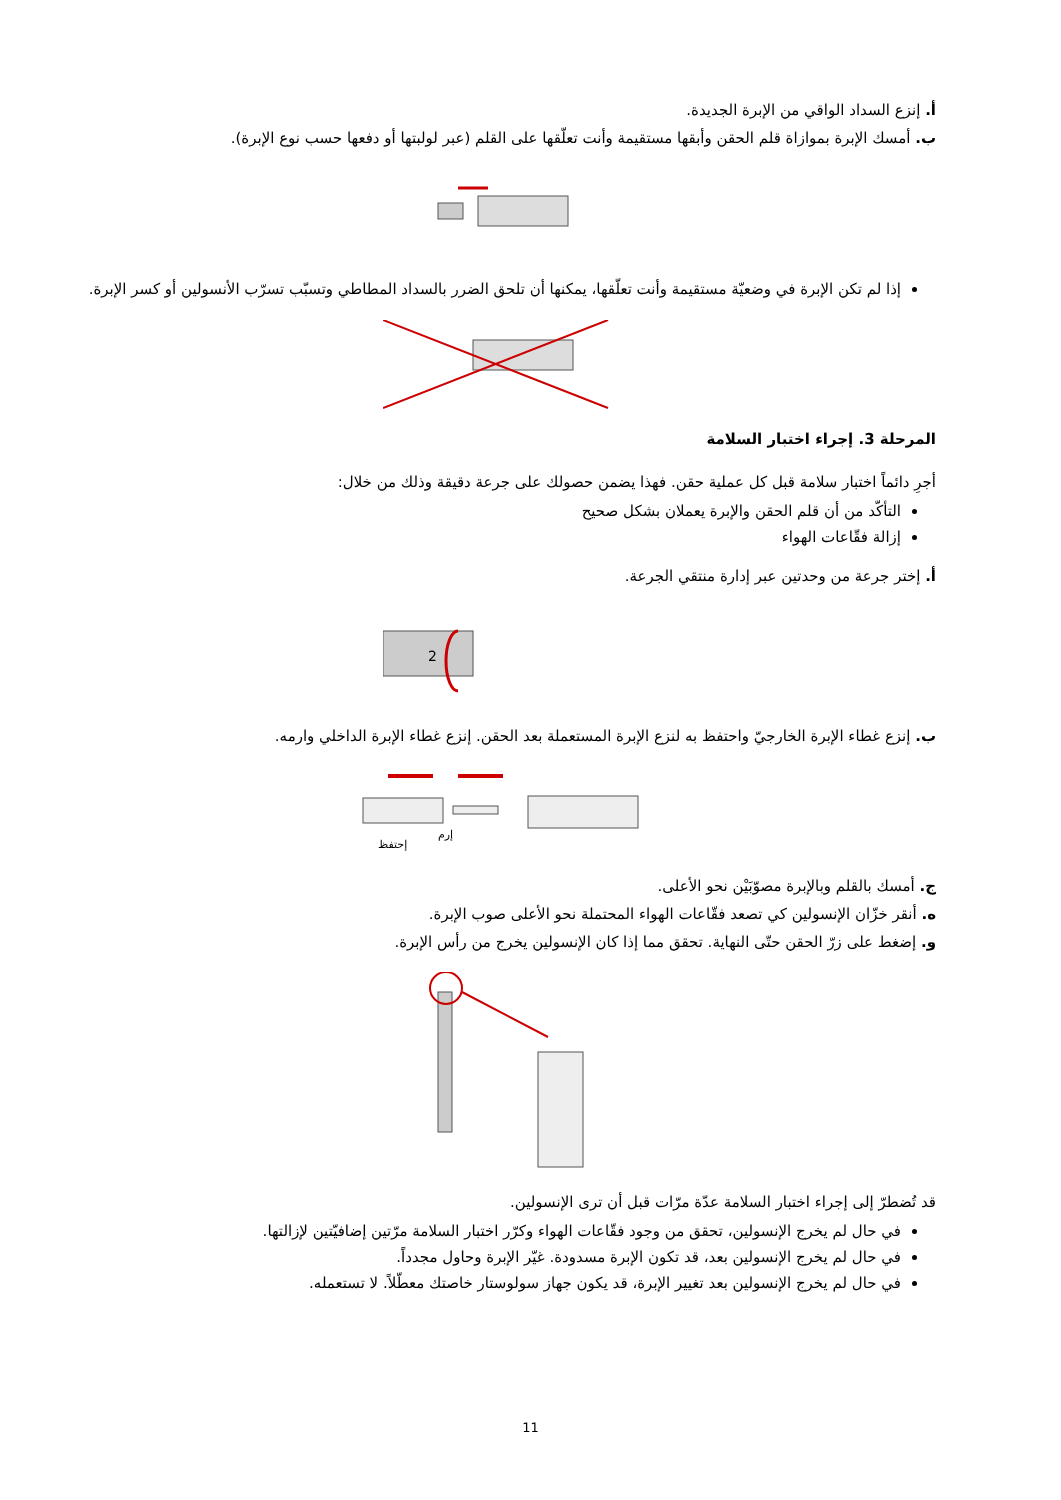أ. إنزع السداد الواقي من الإبرة الجديدة.
ب. أمسك الإبرة بموازاة قلم الحقن وأبقها مستقيمة وأنت تعلّقها على القلم (عبر لولبتها أو دفعها حسب نوع الإبرة).
إذا لم تكن الإبرة في وضعيّة مستقيمة وأنت تعلّقها، يمكنها أن تلحق الضرر بالسداد المطاطي وتسبّب تسرّب الأنسولين أو كسر الإبرة.
المرحلة 3. إجراء اختبار السلامة
أجرِ دائماً اختبار سلامة قبل كل عملية حقن. فهذا يضمن حصولك على جرعة دقيقة وذلك من خلال:
التأكّد من أن قلم الحقن والإبرة يعملان بشكل صحيح
إزالة فقّاعات الهواء
أ. إختر جرعة من وحدتين عبر إدارة منتقي الجرعة.
2
ب. إنزع غطاء الإبرة الخارجيّ واحتفظ به لنزع الإبرة المستعملة بعد الحقن. إنزع غطاء الإبرة الداخلي وارمه.
إحتفظ
إرم
ج. أمسك بالقلم وبالإبرة مصوّبَيْن نحو الأعلى.
ه. أنقر خزّان الإنسولين كي تصعد فقّاعات الهواء المحتملة نحو الأعلى صوب الإبرة.
و. إضغط على زرّ الحقن حتّى النهاية. تحقق مما إذا كان الإنسولين يخرج من رأس الإبرة.
قد تُضطرّ إلى إجراء اختبار السلامة عدّة مرّات قبل أن ترى الإنسولين.
في حال لم يخرج الإنسولين، تحقق من وجود فقّاعات الهواء وكرّر اختبار السلامة مرّتين إضافيّتين لإزالتها.
في حال لم يخرج الإنسولين بعد، قد تكون الإبرة مسدودة. غيّر الإبرة وحاول مجدداً.
في حال لم يخرج الإنسولين بعد تغيير الإبرة، قد يكون جهاز سولوستار خاصتك معطّلاً. لا تستعمله.
11